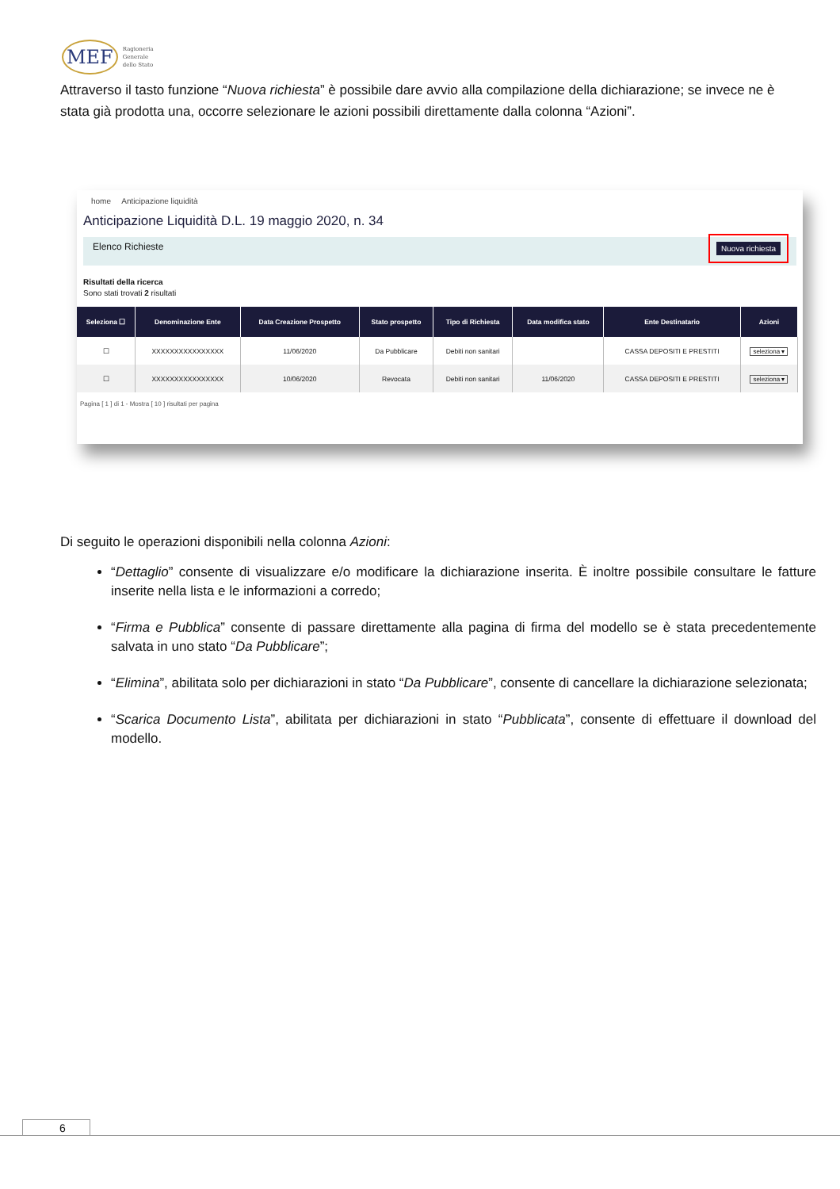MEF Ragioneria
Generale
dello Stato
Attraverso il tasto funzione “Nuova richiesta” è possibile dare avvio alla compilazione della dichiarazione; se invece ne è stata già prodotta una, occorre selezionare le azioni possibili direttamente dalla colonna “Azioni”.
home Anticipazione liquidità
Anticipazione Liquidità D.L. 19 maggio 2020, n. 34
Elenco Richieste Nuova richiesta
Risultati della ricerca
Sono stati trovati 2 risultati
| Seleziona ☐ | Denominazione Ente | Data Creazione Prospetto | Stato prospetto | Tipo di Richiesta | Data modifica stato | Ente Destinatario | Azioni |
| --- | --- | --- | --- | --- | --- | --- | --- |
| ☐ | XXXXXXXXXXXXXXXX | 11/06/2020 | Da Pubblicare | Debiti non sanitari | | CASSA DEPOSITI E PRESTITI | seleziona ▾ |
| ☐ | XXXXXXXXXXXXXXXX | 10/06/2020 | Revocata | Debiti non sanitari | 11/06/2020 | CASSA DEPOSITI E PRESTITI | seleziona ▾ |
Pagina [ 1 ] di 1 - Mostra [ 10 ] risultati per pagina
Di seguito le operazioni disponibili nella colonna Azioni:
“Dettaglio” consente di visualizzare e/o modificare la dichiarazione inserita. È inoltre possibile consultare le fatture inserite nella lista e le informazioni a corredo;
“Firma e Pubblica” consente di passare direttamente alla pagina di firma del modello se è stata precedentemente salvata in uno stato “Da Pubblicare”;
“Elimina”, abilitata solo per dichiarazioni in stato “Da Pubblicare”, consente di cancellare la dichiarazione selezionata;
“Scarica Documento Lista”, abilitata per dichiarazioni in stato “Pubblicata”, consente di effettuare il download del modello.
6